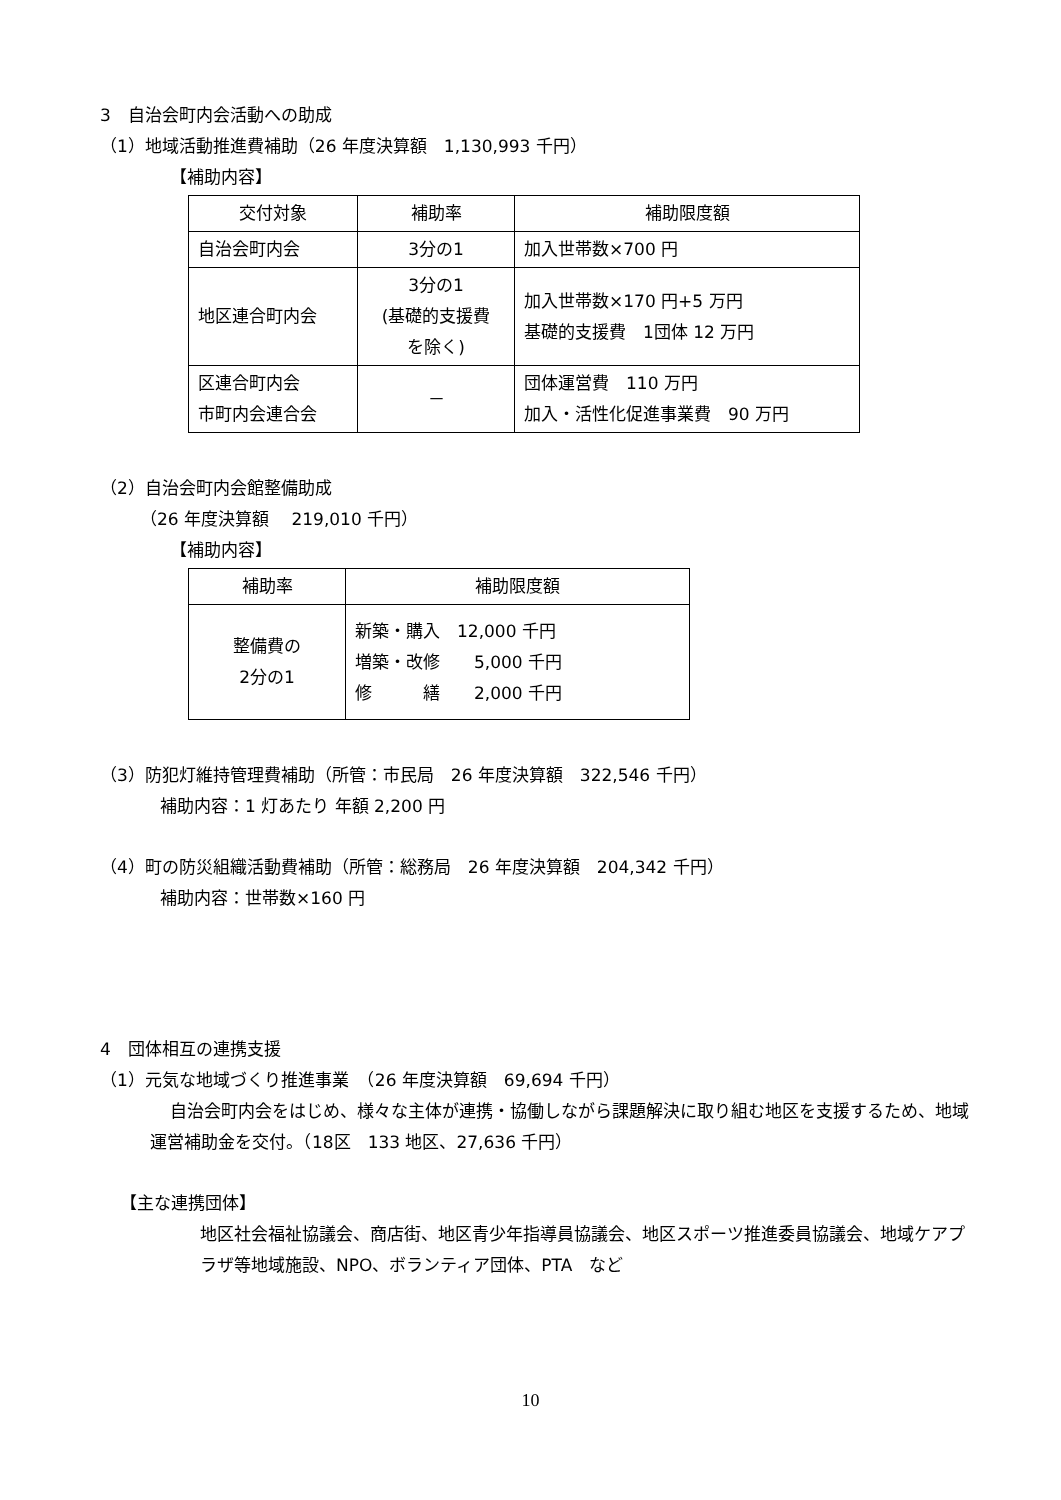3　自治会町内会活動への助成
（1）地域活動推進費補助（26 年度決算額　1,130,993 千円）
【補助内容】
| 交付対象 | 補助率 | 補助限度額 |
| --- | --- | --- |
| 自治会町内会 | 3分の1 | 加入世帯数×700 円 |
| 地区連合町内会 | 3分の1 (基礎的支援費 を除く) | 加入世帯数×170 円+5 万円 基礎的支援費 1団体 12 万円 |
| 区連合町内会 市町内会連合会 | － | 団体運営費 110 万円 加入・活性化促進事業費 90 万円 |
（2）自治会町内会館整備助成
（26 年度決算額　 219,010 千円）
【補助内容】
| 補助率 | 補助限度額 |
| --- | --- |
| 整備費の 2分の1 | 新築・購入 12,000 千円 増築・改修 5,000 千円 修 繕 2,000 千円 |
（3）防犯灯維持管理費補助（所管：市民局　26 年度決算額　322,546 千円）
補助内容：1 灯あたり 年額 2,200 円
（4）町の防災組織活動費補助（所管：総務局　26 年度決算額　204,342 千円）
補助内容：世帯数×160 円
4　団体相互の連携支援
（1）元気な地域づくり推進事業　（26 年度決算額　69,694 千円）
自治会町内会をはじめ、様々な主体が連携・協働しながら課題解決に取り組む地区を支援するため、地域運営補助金を交付。（18区　133 地区、27,636 千円）
【主な連携団体】
地区社会福祉協議会、商店街、地区青少年指導員協議会、地区スポーツ推進委員協議会、地域ケアプラザ等地域施設、NPO、ボランティア団体、PTA　など
10